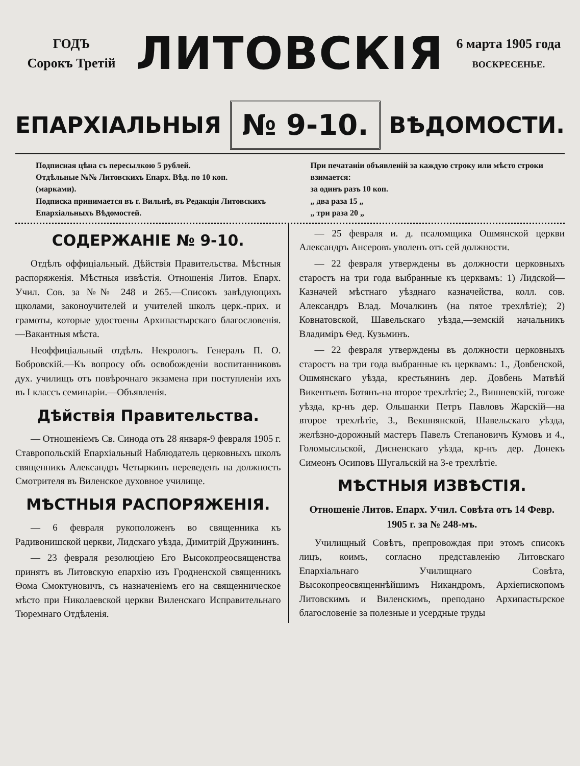ГОДЪ
Сорокъ Третій
ЛИТОВСКІЯ
6 марта 1905 года
ВОСКРЕСЕНЬЕ.
ЕПАРХІАЛЬНЫЯ № 9-10. ВѢДОМОСТИ.
Подписная цѣна съ пересылкою 5 рублей.
Отдѣльные №№ Литовскихъ Епарх. Вѣд. по 10 коп. (марками).
Подписка принимается въ г. Вильнѣ, въ Редакціи Литовскихъ Епархіальныхъ Вѣдомостей.
При печатаніи объявленій за каждую строку или мѣсто строки взимается:
за одинъ разъ 10 коп.
„ два раза 15 „
„ три раза 20 „
СОДЕРЖАНІЕ № 9-10.
Отдѣлъ оффиціальный. Дѣйствія Правительства. Мѣстныя распоряженія. Мѣстныя извѣстія. Отношенія Литов. Епарх. Учил. Сов. за №№ 248 и 265.—Списокъ завѣдующихъ щколами, законоучителей и учителей школъ церк.-прих. и грамоты, которые удостоены Архипастырскаго благословенія.—Вакантныя мѣста.
Неоффиціальный отдѣлъ. Некрологъ. Генералъ П. О. Бобровскій.—Къ вопросу объ освобожденіи воспитанниковъ дух. училищъ отъ повѣрочнаго экзамена при поступленіи ихъ въ I классъ семинаріи.—Объявленія.
Дѣйствія Правительства.
— Отношеніемъ Св. Синода отъ 28 января-9 февраля 1905 г. Ставропольскій Епархіальный Наблюдатель церковныхъ школъ священникъ Александръ Четыркинъ переведенъ на должность Смотрителя въ Виленское духовное училище.
МѢСТНЫЯ РАСПОРЯЖЕНІЯ.
— 6 февраля рукоположенъ во священника къ Радивонишской церкви, Лидскаго уѣзда, Димитрій Дружининъ.
— 23 февраля резолюціею Его Высокопреосвященства принятъ въ Литовскую епархію изъ Гродненской священникъ Ѳома Смоктуновичъ, съ назначеніемъ его на священническое мѣсто при Николаевской церкви Виленскаго Исправительнаго Тюремнаго Отдѣленія.
— 25 февраля и. д. псаломщика Ошмянской церкви Александръ Ансеровъ уволенъ отъ сей должности.
— 22 февраля утверждены въ должности церковныхъ старостъ на три года выбранные къ церквамъ: 1) Лидской—Казначей мѣстнаго уѣзднаго казначейства, колл. сов. Александръ Влад. Мочалкинъ (на пятое трехлѣтіе); 2) Ковнатовской, Шавельскаго уѣзда,—земскій начальникъ Владиміръ Ѳед. Кузьминъ.
— 22 февраля утверждены въ должности церковныхъ старостъ на три года выбранные къ церквамъ: 1., Довбенской, Ошмянскаго уѣзда, крестьянинъ дер. Довбень Матвѣй Викентьевъ Ботянъ-на второе трехлѣтіе; 2., Вишневскій, тогоже уѣзда, кр-нъ дер. Ольшанки Петръ Павловъ Жарскій—на второе трехлѣтіе, 3., Векшнянской, Шавельскаго уѣзда, желѣзно-дорожный мастеръ Павелъ Степановичъ Кумовъ и 4., Голомысльской, Дисненскаго уѣзда, кр-нъ дер. Донекъ Симеонъ Осиповъ Шугальскій на 3-е трехлѣтіе.
МѢСТНЫЯ ИЗВѢСТІЯ.
Отношеніе Литов. Епарх. Учил. Совѣта отъ 14 Февр. 1905 г. за № 248-мъ.
Училищный Совѣтъ, препровождая при этомъ списокъ лицъ, коимъ, согласно представленію Литовскаго Епархіальнаго Училищнаго Совѣта, Высокопреосвященнѣйшимъ Никандромъ, Архіепископомъ Литовскимъ и Виленскимъ, преподано Архипастырское благословеніе за полезные и усердные труды